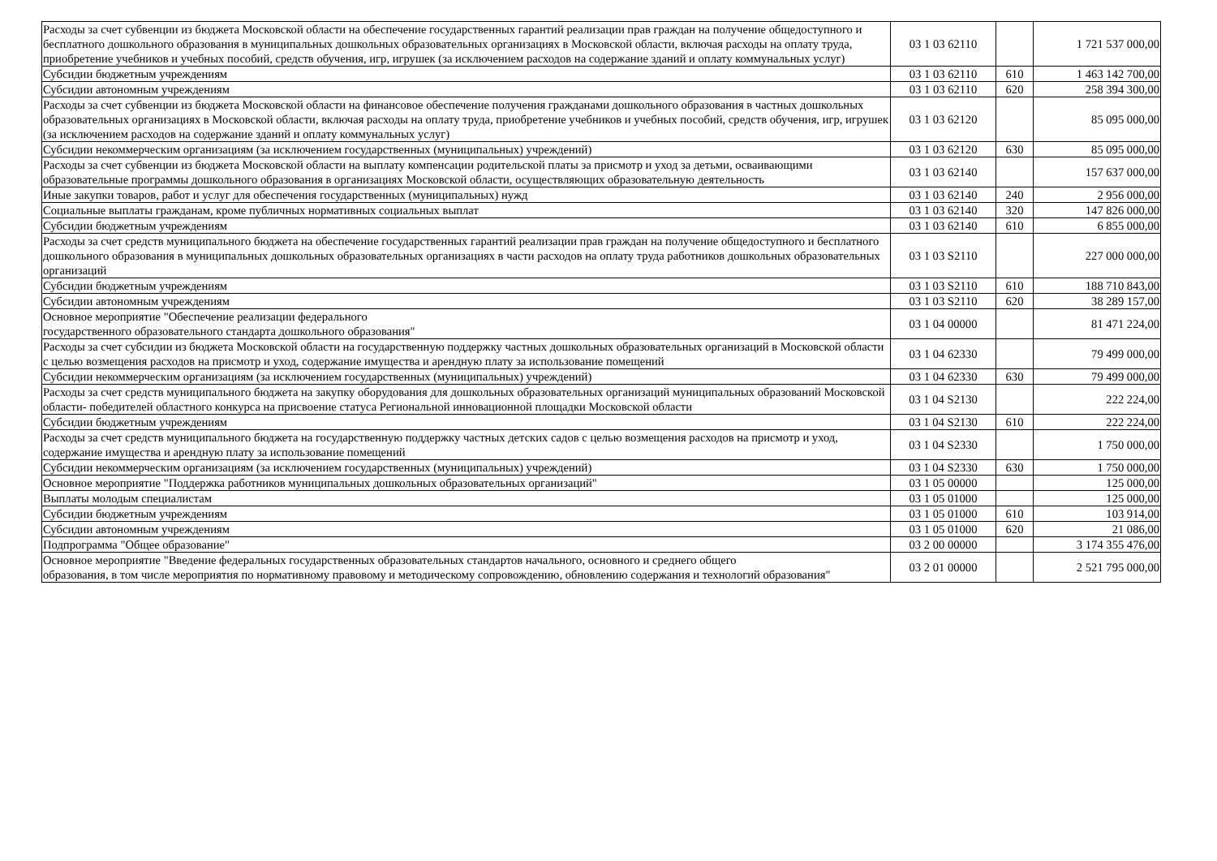| Расходы за счет субвенции из бюджета Московской области на обеспечение государственных гарантий реализации прав граждан на получение общедоступного и бесплатного дошкольного образования в муниципальных дошкольных образовательных организациях в Московской области, включая расходы на оплату труда, приобретение учебников и учебных пособий, средств обучения, игр, игрушек (за исключением расходов на содержание зданий и оплату коммунальных услуг) | 03 1 03 62110 | | 1 721 537 000,00 |
| Субсидии бюджетным учреждениям | 03 1 03 62110 | 610 | 1 463 142 700,00 |
| Субсидии автономным учреждениям | 03 1 03 62110 | 620 | 258 394 300,00 |
| Расходы за счет субвенции из бюджета Московской области на финансовое обеспечение получения гражданами дошкольного образования в частных дошкольных образовательных организациях в Московской области, включая расходы на оплату труда, приобретение учебников и учебных пособий, средств обучения, игр, игрушек (за исключением расходов на содержание зданий и оплату коммунальных услуг) | 03 1 03 62120 | | 85 095 000,00 |
| Субсидии некоммерческим организациям (за исключением государственных (муниципальных) учреждений) | 03 1 03 62120 | 630 | 85 095 000,00 |
| Расходы за счет субвенции из бюджета Московской области на выплату компенсации родительской платы за присмотр и уход за детьми, осваивающими образовательные программы дошкольного образования в организациях Московской области, осуществляющих образовательную деятельность | 03 1 03 62140 | | 157 637 000,00 |
| Иные закупки товаров, работ и услуг для обеспечения государственных (муниципальных) нужд | 03 1 03 62140 | 240 | 2 956 000,00 |
| Социальные выплаты гражданам, кроме публичных нормативных социальных выплат | 03 1 03 62140 | 320 | 147 826 000,00 |
| Субсидии бюджетным учреждениям | 03 1 03 62140 | 610 | 6 855 000,00 |
| Расходы за счет средств муниципального бюджета на обеспечение государственных гарантий реализации прав граждан на получение общедоступного и бесплатного дошкольного образования в муниципальных дошкольных образовательных организациях в части расходов на оплату труда работников дошкольных образовательных организаций | 03 1 03 S2110 | | 227 000 000,00 |
| Субсидии бюджетным учреждениям | 03 1 03 S2110 | 610 | 188 710 843,00 |
| Субсидии автономным учреждениям | 03 1 03 S2110 | 620 | 38 289 157,00 |
| Основное мероприятие "Обеспечение реализации федерального государственного образовательного стандарта дошкольного образования" | 03 1 04 00000 | | 81 471 224,00 |
| Расходы за счет субсидии из бюджета Московской области на государственную поддержку частных дошкольных образовательных организаций в Московской области с целью возмещения расходов на присмотр и уход, содержание имущества и арендную плату за использование помещений | 03 1 04 62330 | | 79 499 000,00 |
| Субсидии некоммерческим организациям (за исключением государственных (муниципальных) учреждений) | 03 1 04 62330 | 630 | 79 499 000,00 |
| Расходы за счет средств муниципального бюджета на закупку оборудования для дошкольных образовательных организаций муниципальных образований Московской области- победителей областного конкурса на присвоение статуса Региональной инновационной площадки Московской области | 03 1 04 S2130 | | 222 224,00 |
| Субсидии бюджетным учреждениям | 03 1 04 S2130 | 610 | 222 224,00 |
| Расходы за счет средств муниципального бюджета на государственную поддержку частных детских садов с целью возмещения расходов на присмотр и уход, содержание имущества и арендную плату за использование помещений | 03 1 04 S2330 | | 1 750 000,00 |
| Субсидии некоммерческим организациям (за исключением государственных (муниципальных) учреждений) | 03 1 04 S2330 | 630 | 1 750 000,00 |
| Основное мероприятие "Поддержка работников муниципальных дошкольных образовательных организаций" | 03 1 05 00000 | | 125 000,00 |
| Выплаты молодым специалистам | 03 1 05 01000 | | 125 000,00 |
| Субсидии бюджетным учреждениям | 03 1 05 01000 | 610 | 103 914,00 |
| Субсидии автономным учреждениям | 03 1 05 01000 | 620 | 21 086,00 |
| Подпрограмма "Общее образование" | 03 2 00 00000 | | 3 174 355 476,00 |
| Основное мероприятие "Введение федеральных государственных образовательных стандартов начального, основного и среднего общего образования, в том числе мероприятия по нормативному правовому и методическому сопровождению, обновлению содержания и технологий образования" | 03 2 01 00000 | | 2 521 795 000,00 |